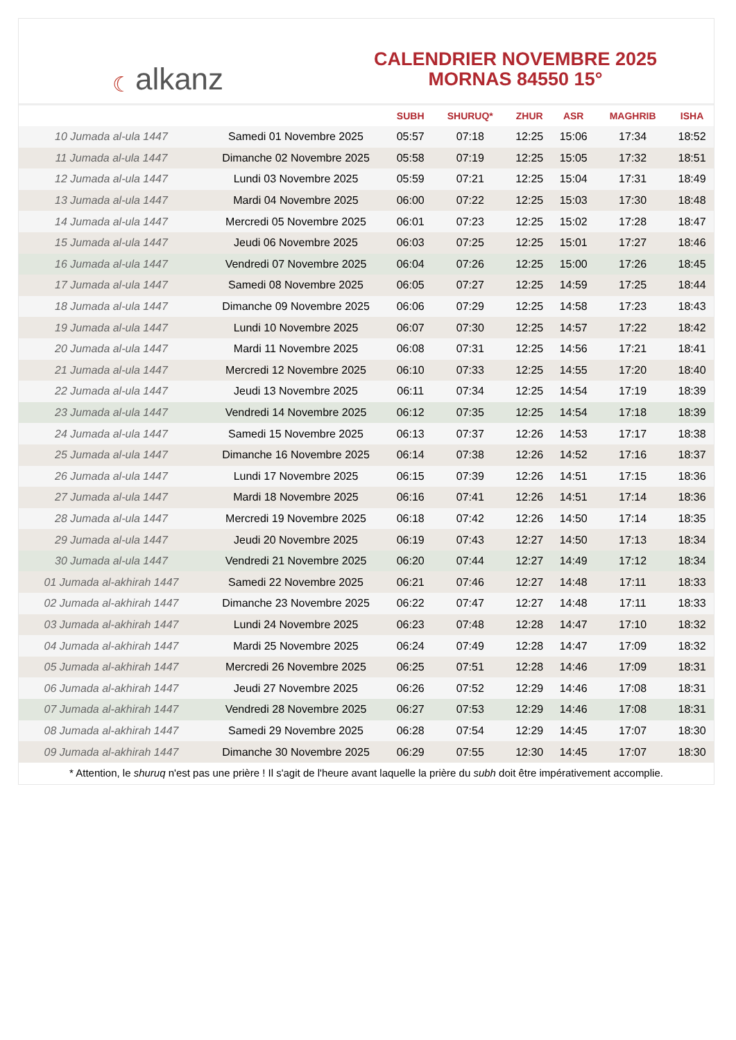☾ alkanz
CALENDRIER NOVEMBRE 2025
MORNAS 84550 15°
| | | SUBH | SHURUQ* | ZHUR | ASR | MAGHRIB | ISHA |
| --- | --- | --- | --- | --- | --- | --- | --- |
| 10 Jumada al-ula 1447 | Samedi 01 Novembre 2025 | 05:57 | 07:18 | 12:25 | 15:06 | 17:34 | 18:52 |
| 11 Jumada al-ula 1447 | Dimanche 02 Novembre 2025 | 05:58 | 07:19 | 12:25 | 15:05 | 17:32 | 18:51 |
| 12 Jumada al-ula 1447 | Lundi 03 Novembre 2025 | 05:59 | 07:21 | 12:25 | 15:04 | 17:31 | 18:49 |
| 13 Jumada al-ula 1447 | Mardi 04 Novembre 2025 | 06:00 | 07:22 | 12:25 | 15:03 | 17:30 | 18:48 |
| 14 Jumada al-ula 1447 | Mercredi 05 Novembre 2025 | 06:01 | 07:23 | 12:25 | 15:02 | 17:28 | 18:47 |
| 15 Jumada al-ula 1447 | Jeudi 06 Novembre 2025 | 06:03 | 07:25 | 12:25 | 15:01 | 17:27 | 18:46 |
| 16 Jumada al-ula 1447 | Vendredi 07 Novembre 2025 | 06:04 | 07:26 | 12:25 | 15:00 | 17:26 | 18:45 |
| 17 Jumada al-ula 1447 | Samedi 08 Novembre 2025 | 06:05 | 07:27 | 12:25 | 14:59 | 17:25 | 18:44 |
| 18 Jumada al-ula 1447 | Dimanche 09 Novembre 2025 | 06:06 | 07:29 | 12:25 | 14:58 | 17:23 | 18:43 |
| 19 Jumada al-ula 1447 | Lundi 10 Novembre 2025 | 06:07 | 07:30 | 12:25 | 14:57 | 17:22 | 18:42 |
| 20 Jumada al-ula 1447 | Mardi 11 Novembre 2025 | 06:08 | 07:31 | 12:25 | 14:56 | 17:21 | 18:41 |
| 21 Jumada al-ula 1447 | Mercredi 12 Novembre 2025 | 06:10 | 07:33 | 12:25 | 14:55 | 17:20 | 18:40 |
| 22 Jumada al-ula 1447 | Jeudi 13 Novembre 2025 | 06:11 | 07:34 | 12:25 | 14:54 | 17:19 | 18:39 |
| 23 Jumada al-ula 1447 | Vendredi 14 Novembre 2025 | 06:12 | 07:35 | 12:25 | 14:54 | 17:18 | 18:39 |
| 24 Jumada al-ula 1447 | Samedi 15 Novembre 2025 | 06:13 | 07:37 | 12:26 | 14:53 | 17:17 | 18:38 |
| 25 Jumada al-ula 1447 | Dimanche 16 Novembre 2025 | 06:14 | 07:38 | 12:26 | 14:52 | 17:16 | 18:37 |
| 26 Jumada al-ula 1447 | Lundi 17 Novembre 2025 | 06:15 | 07:39 | 12:26 | 14:51 | 17:15 | 18:36 |
| 27 Jumada al-ula 1447 | Mardi 18 Novembre 2025 | 06:16 | 07:41 | 12:26 | 14:51 | 17:14 | 18:36 |
| 28 Jumada al-ula 1447 | Mercredi 19 Novembre 2025 | 06:18 | 07:42 | 12:26 | 14:50 | 17:14 | 18:35 |
| 29 Jumada al-ula 1447 | Jeudi 20 Novembre 2025 | 06:19 | 07:43 | 12:27 | 14:50 | 17:13 | 18:34 |
| 30 Jumada al-ula 1447 | Vendredi 21 Novembre 2025 | 06:20 | 07:44 | 12:27 | 14:49 | 17:12 | 18:34 |
| 01 Jumada al-akhirah 1447 | Samedi 22 Novembre 2025 | 06:21 | 07:46 | 12:27 | 14:48 | 17:11 | 18:33 |
| 02 Jumada al-akhirah 1447 | Dimanche 23 Novembre 2025 | 06:22 | 07:47 | 12:27 | 14:48 | 17:11 | 18:33 |
| 03 Jumada al-akhirah 1447 | Lundi 24 Novembre 2025 | 06:23 | 07:48 | 12:28 | 14:47 | 17:10 | 18:32 |
| 04 Jumada al-akhirah 1447 | Mardi 25 Novembre 2025 | 06:24 | 07:49 | 12:28 | 14:47 | 17:09 | 18:32 |
| 05 Jumada al-akhirah 1447 | Mercredi 26 Novembre 2025 | 06:25 | 07:51 | 12:28 | 14:46 | 17:09 | 18:31 |
| 06 Jumada al-akhirah 1447 | Jeudi 27 Novembre 2025 | 06:26 | 07:52 | 12:29 | 14:46 | 17:08 | 18:31 |
| 07 Jumada al-akhirah 1447 | Vendredi 28 Novembre 2025 | 06:27 | 07:53 | 12:29 | 14:46 | 17:08 | 18:31 |
| 08 Jumada al-akhirah 1447 | Samedi 29 Novembre 2025 | 06:28 | 07:54 | 12:29 | 14:45 | 17:07 | 18:30 |
| 09 Jumada al-akhirah 1447 | Dimanche 30 Novembre 2025 | 06:29 | 07:55 | 12:30 | 14:45 | 17:07 | 18:30 |
* Attention, le shuruq n'est pas une prière ! Il s'agit de l'heure avant laquelle la prière du subh doit être impérativement accomplie.